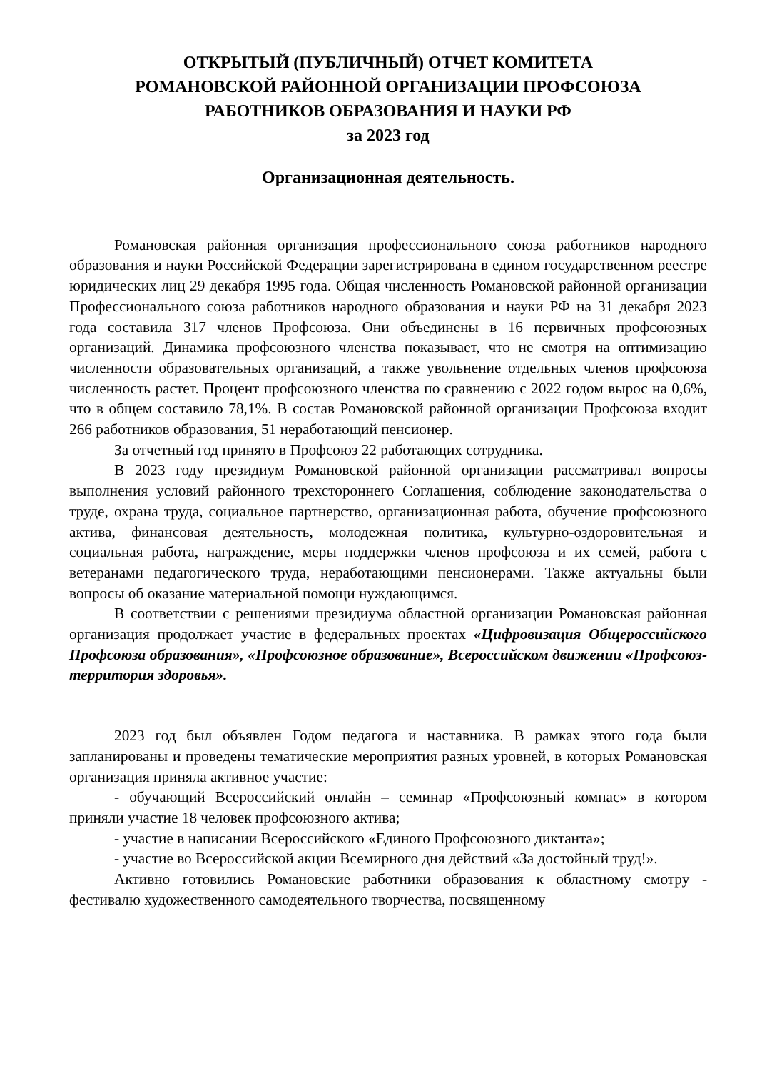ОТКРЫТЫЙ (ПУБЛИЧНЫЙ) ОТЧЕТ КОМИТЕТА
РОМАНОВСКОЙ РАЙОННОЙ ОРГАНИЗАЦИИ ПРОФСОЮЗА
РАБОТНИКОВ ОБРАЗОВАНИЯ И НАУКИ РФ
за 2023 год
Организационная деятельность.
Романовская районная организация профессионального союза работников народного образования и науки Российской Федерации зарегистрирована в едином государственном реестре юридических лиц 29 декабря 1995 года. Общая численность Романовской районной организации Профессионального союза работников народного образования и науки РФ на 31 декабря 2023 года составила 317 членов Профсоюза. Они объединены в 16 первичных профсоюзных организаций. Динамика профсоюзного членства показывает, что не смотря на оптимизацию численности образовательных организаций, а также увольнение отдельных членов профсоюза численность растет. Процент профсоюзного членства по сравнению с 2022 годом вырос на 0,6%, что в общем составило 78,1%. В состав Романовской районной организации Профсоюза входит 266 работников образования, 51 неработающий пенсионер.
За отчетный год принято в Профсоюз 22 работающих сотрудника.
В 2023 году президиум Романовской районной организации рассматривал вопросы выполнения условий районного трехстороннего Соглашения, соблюдение законодательства о труде, охрана труда, социальное партнерство, организационная работа, обучение профсоюзного актива, финансовая деятельность, молодежная политика, культурно-оздоровительная и социальная работа, награждение, меры поддержки членов профсоюза и их семей, работа с ветеранами педагогического труда, неработающими пенсионерами. Также актуальны были вопросы об оказание материальной помощи нуждающимся.
В соответствии с решениями президиума областной организации Романовская районная организация продолжает участие в федеральных проектах «Цифровизация Общероссийского Профсоюза образования», «Профсоюзное образование», Всероссийском движении «Профсоюз-территория здоровья».
2023 год был объявлен Годом педагога и наставника. В рамках этого года были запланированы и проведены тематические мероприятия разных уровней, в которых Романовская организация приняла активное участие:
- обучающий Всероссийский онлайн – семинар «Профсоюзный компас» в котором приняли участие 18 человек профсоюзного актива;
- участие в написании Всероссийского «Единого Профсоюзного диктанта»;
- участие во Всероссийской акции Всемирного дня действий «За достойный труд!».
Активно готовились Романовские работники образования к областному смотру - фестивалю художественного самодеятельного творчества, посвященному